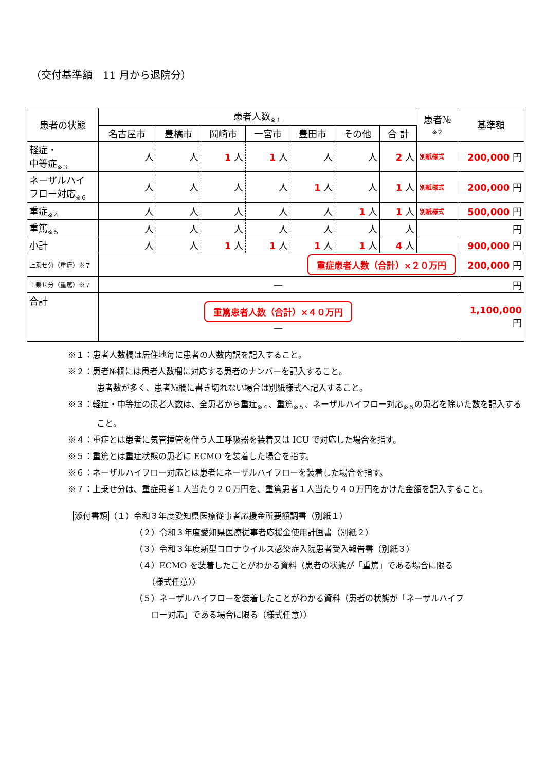（交付基準額　11 月から退院分）
| 患者の状態 | 患者人数<sub>※１</sub> | | | | | | | 患者№ ※２ | 基準額 |
| --- | --- | --- | --- | --- | --- | --- | --- | --- | --- |
| | 名古屋市 | 豊橋市 | 岡崎市 | 一宮市 | 豊田市 | その他 | 合 計 | | |
| 軽症・ 中等症<sub>※３</sub> | 人 | 人 | 1 人 | 1 人 | 人 | 人 | 2 人 | 別紙様式 | 200,000 円 |
| ネーザルハイ フロー対応<sub>※６</sub> | 人 | 人 | 人 | 人 | 1 人 | 人 | 1 人 | 別紙様式 | 200,000 円 |
| 重症<sub>※４</sub> | 人 | 人 | 人 | 人 | 人 | 1 人 | 1 人 | 別紙様式 | 500,000 円 |
| 重篤<sub>※５</sub> | 人 | 人 | 人 | 人 | 人 | 人 | 人 | | 円 |
| 小計 | 人 | 人 | 1 人 | 1 人 | 1 人 | 1 人 | 4 人 | | 900,000 円 |
| 上乗せ分（重症）※７ | 重症患者人数（合計）×２０万円 | | | | | | | | 200,000 円 |
| 上乗せ分（重篤）※７ | — | | | | | | | | 円 |
| 合計 | 重篤患者人数（合計）×４０万円 — | | | | | | | | 1,100,000 円 |
※１：患者人数欄は居住地毎に患者の人数内訳を記入すること。
※２：患者№欄には患者人数欄に対応する患者のナンバーを記入すること。
患者数が多く、患者№欄に書き切れない場合は別紙様式へ記入すること。
※３：軽症・中等症の患者人数は、全患者から重症<sub>※４</sub>、重篤<sub>※５</sub>、ネーザルハイフロー対応<sub>※６</sub>の患者を除いた数を記入すること。
※４：重症とは患者に気管挿管を伴う人工呼吸器を装着又は ICU で対応した場合を指す。
※５：重篤とは重症状態の患者に ECMO を装着した場合を指す。
※６：ネーザルハイフロー対応とは患者にネーザルハイフローを装着した場合を指す。
※７：上乗せ分は、重症患者１人当たり２０万円を、重篤患者１人当たり４０万円をかけた金額を記入すること。
添付書類（１）令和３年度愛知県医療従事者応援金所要額調書（別紙１）
（２）令和３年度愛知県医療従事者応援金使用計画書（別紙２）
（３）令和３年度新型コロナウイルス感染症入院患者受入報告書（別紙３）
（４）ECMO を装着したことがわかる資料（患者の状態が「重篤」である場合に限る
　　（様式任意））
（５）ネーザルハイフローを装着したことがわかる資料（患者の状態が「ネーザルハイフ
　　ロー対応」である場合に限る（様式任意））